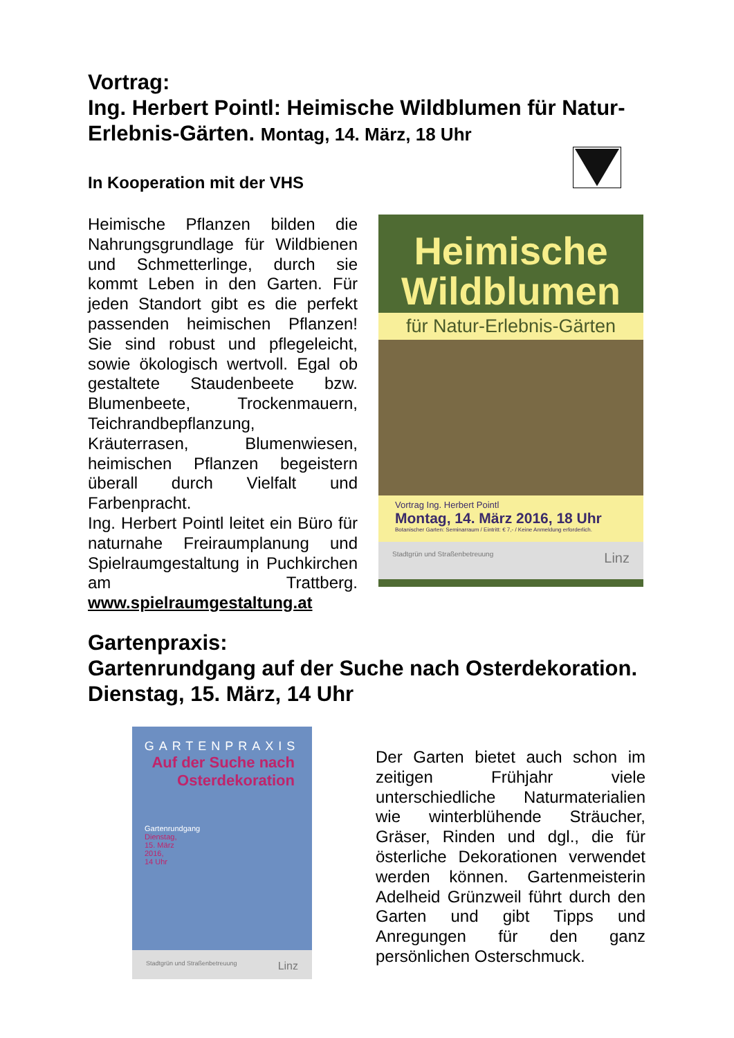Vortrag:
Ing. Herbert Pointl: Heimische Wildblumen für Natur-Erlebnis-Gärten. Montag, 14. März, 18 Uhr
In Kooperation mit der VHS
Heimische Pflanzen bilden die Nahrungsgrundlage für Wildbienen und Schmetterlinge, durch sie kommt Leben in den Garten. Für jeden Standort gibt es die perfekt passenden heimischen Pflanzen! Sie sind robust und pflegeleicht, sowie ökologisch wertvoll. Egal ob gestaltete Staudenbeete bzw. Blumenbeete, Trockenmauern, Teichrandbepflanzung, Kräuterrasen, Blumenwiesen, heimischen Pflanzen begeistern überall durch Vielfalt und Farbenpracht.
Ing. Herbert Pointl leitet ein Büro für naturnahe Freiraumplanung und Spielraumgestaltung in Puchkirchen am Trattberg. www.spielraumgestaltung.at
Heimische
Wildblumen
für Natur-Erlebnis-Gärten
Vortrag Ing. Herbert Pointl
Montag, 14. März 2016, 18 Uhr
Botanischer Garten: Seminarraum / Eintritt: € 7,- / Keine Anmeldung erforderlich.
Stadtgrün und Straßenbetreuung Linz
Gartenpraxis:
Gartenrundgang auf der Suche nach Osterdekoration. Dienstag, 15. März, 14 Uhr
GARTENPRAXIS
Auf der Suche nach
Osterdekoration
Gartenrundgang
Dienstag,
15. März
2016,
14 Uhr
Stadtgrün und Straßenbetreuung Linz
Der Garten bietet auch schon im zeitigen Frühjahr viele unterschiedliche Naturmaterialien wie winterblühende Sträucher, Gräser, Rinden und dgl., die für österliche Dekorationen verwendet werden können. Gartenmeisterin Adelheid Grünzweil führt durch den Garten und gibt Tipps und Anregungen für den ganz persönlichen Osterschmuck.